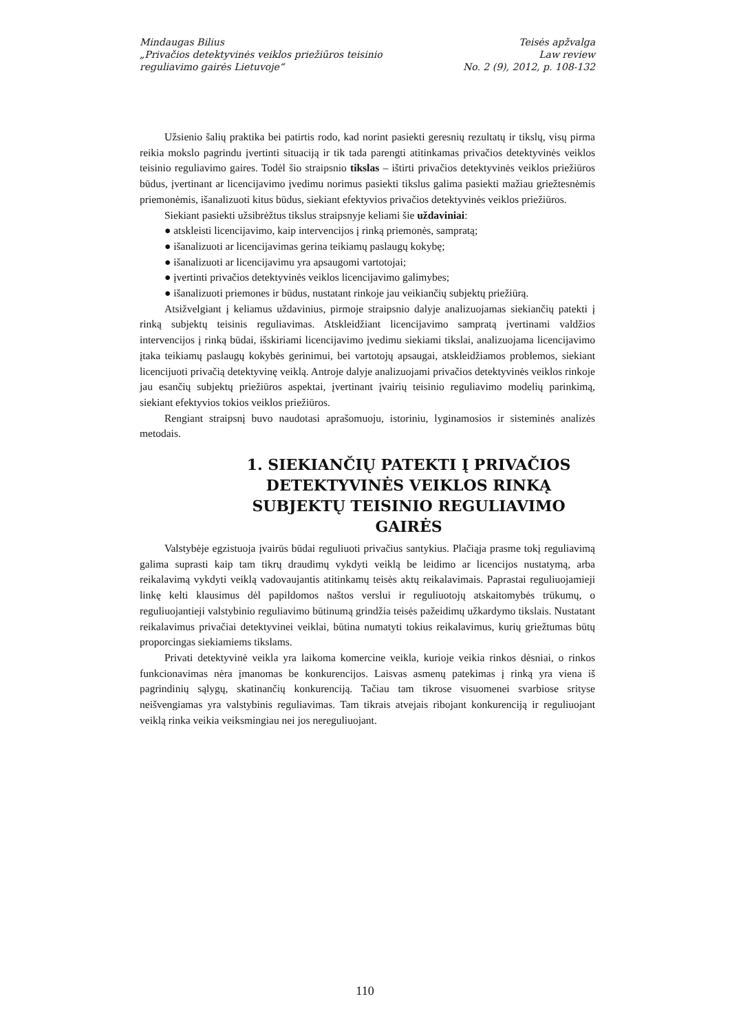Mindaugas Bilius
„Privačios detektyvinės veiklos priežiūros teisinio
reguliavimo gairės Lietuvoje“
Teisės apžvalga
Law review
No. 2 (9), 2012, p. 108-132
Užsienio šalių praktika bei patirtis rodo, kad norint pasiekti geresnių rezultatų ir tikslų, visų pirma reikia mokslo pagrindu įvertinti situaciją ir tik tada parengti atitinkamas privačios detektyvinės veiklos teisinio reguliavimo gaires. Todėl šio straipsnio tikslas – ištirti privačios detektyvinės veiklos priežiūros būdus, įvertinant ar licencijavimo įvedimu norimus pasiekti tikslus galima pasiekti mažiau griežtesnėmis priemonėmis, išanalizuoti kitus būdus, siekiant efektyvios privačios detektyvinės veiklos priežiūros.
Siekiant pasiekti užsibrėžtus tikslus straipsnyje keliami šie uždaviniai:
● atskleisti licencijavimo, kaip intervencijos į rinką priemonės, sampratą;
● išanalizuoti ar licencijavimas gerina teikiamų paslaugų kokybę;
● išanalizuoti ar licencijavimu yra apsaugomi vartotojai;
● įvertinti privačios detektyvinės veiklos licencijavimo galimybes;
● išanalizuoti priemones ir būdus, nustatant rinkoje jau veikiančių subjektų priežiūrą.
Atsižvelgiant į keliamus uždavinius, pirmoje straipsnio dalyje analizuojamas siekiančių patekti į rinką subjektų teisinis reguliavimas. Atskleidžiant licencijavimo sampratą įvertinami valdžios intervencijos į rinką būdai, išskiriami licencijavimo įvedimu siekiami tikslai, analizuojama licencijavimo įtaka teikiamų paslaugų kokybės gerinimui, bei vartotojų apsaugai, atskleidžiamos problemos, siekiant licencijuoti privačią detektyvinę veiklą. Antroje dalyje analizuojami privačios detektyvinės veiklos rinkoje jau esančių subjektų priežiūros aspektai, įvertinant įvairių teisinio reguliavimo modelių parinkimą, siekiant efektyvios tokios veiklos priežiūros.
Rengiant straipsnį buvo naudotasi aprašomuoju, istoriniu, lyginamosios ir sisteminės analizės metodais.
1. SIEKIANČIŲ PATEKTI Į PRIVAČIOS DETEKTYVINĖS VEIKLOS RINKĄ SUBJEKTŲ TEISINIO REGULIAVIMO GAIRĖS
Valstybėje egzistuoja įvairūs būdai reguliuoti privačius santykius. Plačiąja prasme tokį reguliavimą galima suprasti kaip tam tikrų draudimų vykdyti veiklą be leidimo ar licencijos nustatymą, arba reikalavimą vykdyti veiklą vadovaujantis atitinkamų teisės aktų reikalavimais. Paprastai reguliuojamieji linkę kelti klausimus dėl papildomos naštos verslui ir reguliuotojų atskaitomybės trūkumų, o reguliuojantieji valstybinio reguliavimo būtinumą grindžia teisės pažeidimų užkardymo tikslais. Nustatant reikalavimus privačiai detektyvinei veiklai, būtina numatyti tokius reikalavimus, kurių griežtumas būtų proporcingas siekiamiems tikslams.
Privati detektyvinė veikla yra laikoma komercine veikla, kurioje veikia rinkos dėsniai, o rinkos funkcionavimas nėra įmanomas be konkurencijos. Laisvas asmenų patekimas į rinką yra viena iš pagrindinių sąlygų, skatinančių konkurenciją. Tačiau tam tikrose visuomenei svarbiose srityse neišvengiamas yra valstybinis reguliavimas. Tam tikrais atvejais ribojant konkurenciją ir reguliuojant veiklą rinka veikia veiksmingiau nei jos nereguliuojant.
110